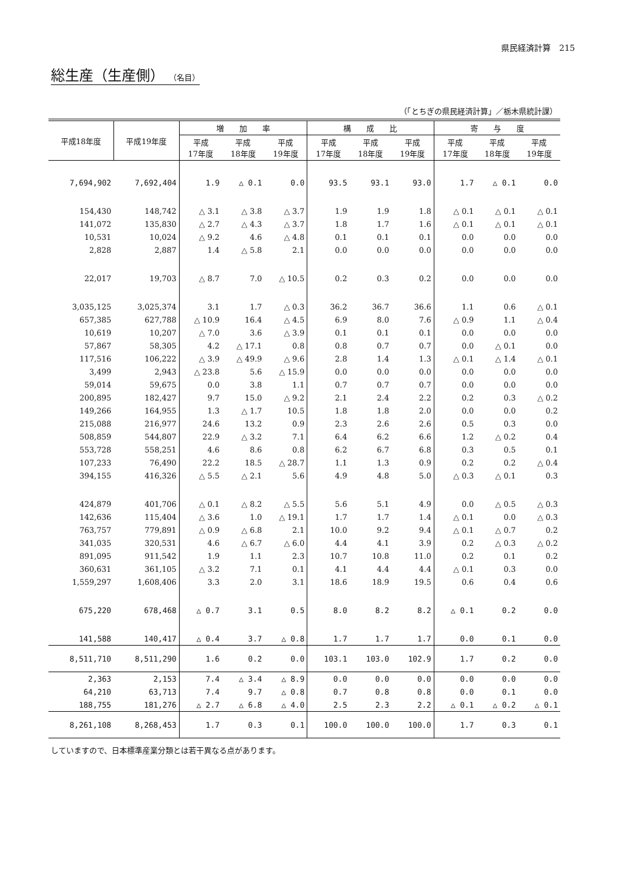県民経済計算　215
総生産（生産側） （名目）
（「とちぎの県民経済計算」／栃木県統計課）
| 平成18年度 | 平成19年度 | 増 加 率 | | | 構 成 比 | | | 寄 与 度 | | |
| --- | --- | --- | --- | --- | --- | --- | --- | --- | --- | --- |
| | | 平成 17年度 | 平成 18年度 | 平成 19年度 | 平成 17年度 | 平成 18年度 | 平成 19年度 | 平成 17年度 | 平成 18年度 | 平成 19年度 |
| 7,694,902 | 7,692,404 | 1.9 | △ 0.1 | 0.0 | 93.5 | 93.1 | 93.0 | 1.7 | △ 0.1 | 0.0 |
| 154,430 | 148,742 | △ 3.1 | △ 3.8 | △ 3.7 | 1.9 | 1.9 | 1.8 | △ 0.1 | △ 0.1 | △ 0.1 |
| 141,072 | 135,830 | △ 2.7 | △ 4.3 | △ 3.7 | 1.8 | 1.7 | 1.6 | △ 0.1 | △ 0.1 | △ 0.1 |
| 10,531 | 10,024 | △ 9.2 | 4.6 | △ 4.8 | 0.1 | 0.1 | 0.1 | 0.0 | 0.0 | 0.0 |
| 2,828 | 2,887 | 1.4 | △ 5.8 | 2.1 | 0.0 | 0.0 | 0.0 | 0.0 | 0.0 | 0.0 |
| 22,017 | 19,703 | △ 8.7 | 7.0 | △ 10.5 | 0.2 | 0.3 | 0.2 | 0.0 | 0.0 | 0.0 |
| 3,035,125 | 3,025,374 | 3.1 | 1.7 | △ 0.3 | 36.2 | 36.7 | 36.6 | 1.1 | 0.6 | △ 0.1 |
| 657,385 | 627,788 | △ 10.9 | 16.4 | △ 4.5 | 6.9 | 8.0 | 7.6 | △ 0.9 | 1.1 | △ 0.4 |
| 10,619 | 10,207 | △ 7.0 | 3.6 | △ 3.9 | 0.1 | 0.1 | 0.1 | 0.0 | 0.0 | 0.0 |
| 57,867 | 58,305 | 4.2 | △ 17.1 | 0.8 | 0.8 | 0.7 | 0.7 | 0.0 | △ 0.1 | 0.0 |
| 117,516 | 106,222 | △ 3.9 | △ 49.9 | △ 9.6 | 2.8 | 1.4 | 1.3 | △ 0.1 | △ 1.4 | △ 0.1 |
| 3,499 | 2,943 | △ 23.8 | 5.6 | △ 15.9 | 0.0 | 0.0 | 0.0 | 0.0 | 0.0 | 0.0 |
| 59,014 | 59,675 | 0.0 | 3.8 | 1.1 | 0.7 | 0.7 | 0.7 | 0.0 | 0.0 | 0.0 |
| 200,895 | 182,427 | 9.7 | 15.0 | △ 9.2 | 2.1 | 2.4 | 2.2 | 0.2 | 0.3 | △ 0.2 |
| 149,266 | 164,955 | 1.3 | △ 1.7 | 10.5 | 1.8 | 1.8 | 2.0 | 0.0 | 0.0 | 0.2 |
| 215,088 | 216,977 | 24.6 | 13.2 | 0.9 | 2.3 | 2.6 | 2.6 | 0.5 | 0.3 | 0.0 |
| 508,859 | 544,807 | 22.9 | △ 3.2 | 7.1 | 6.4 | 6.2 | 6.6 | 1.2 | △ 0.2 | 0.4 |
| 553,728 | 558,251 | 4.6 | 8.6 | 0.8 | 6.2 | 6.7 | 6.8 | 0.3 | 0.5 | 0.1 |
| 107,233 | 76,490 | 22.2 | 18.5 | △ 28.7 | 1.1 | 1.3 | 0.9 | 0.2 | 0.2 | △ 0.4 |
| 394,155 | 416,326 | △ 5.5 | △ 2.1 | 5.6 | 4.9 | 4.8 | 5.0 | △ 0.3 | △ 0.1 | 0.3 |
| 424,879 | 401,706 | △ 0.1 | △ 8.2 | △ 5.5 | 5.6 | 5.1 | 4.9 | 0.0 | △ 0.5 | △ 0.3 |
| 142,636 | 115,404 | △ 3.6 | 1.0 | △ 19.1 | 1.7 | 1.7 | 1.4 | △ 0.1 | 0.0 | △ 0.3 |
| 763,757 | 779,891 | △ 0.9 | △ 6.8 | 2.1 | 10.0 | 9.2 | 9.4 | △ 0.1 | △ 0.7 | 0.2 |
| 341,035 | 320,531 | 4.6 | △ 6.7 | △ 6.0 | 4.4 | 4.1 | 3.9 | 0.2 | △ 0.3 | △ 0.2 |
| 891,095 | 911,542 | 1.9 | 1.1 | 2.3 | 10.7 | 10.8 | 11.0 | 0.2 | 0.1 | 0.2 |
| 360,631 | 361,105 | △ 3.2 | 7.1 | 0.1 | 4.1 | 4.4 | 4.4 | △ 0.1 | 0.3 | 0.0 |
| 1,559,297 | 1,608,406 | 3.3 | 2.0 | 3.1 | 18.6 | 18.9 | 19.5 | 0.6 | 0.4 | 0.6 |
| 675,220 | 678,468 | △ 0.7 | 3.1 | 0.5 | 8.0 | 8.2 | 8.2 | △ 0.1 | 0.2 | 0.0 |
| 141,588 | 140,417 | △ 0.4 | 3.7 | △ 0.8 | 1.7 | 1.7 | 1.7 | 0.0 | 0.1 | 0.0 |
| 8,511,710 | 8,511,290 | 1.6 | 0.2 | 0.0 | 103.1 | 103.0 | 102.9 | 1.7 | 0.2 | 0.0 |
| 2,363 | 2,153 | 7.4 | △ 3.4 | △ 8.9 | 0.0 | 0.0 | 0.0 | 0.0 | 0.0 | 0.0 |
| 64,210 | 63,713 | 7.4 | 9.7 | △ 0.8 | 0.7 | 0.8 | 0.8 | 0.0 | 0.1 | 0.0 |
| 188,755 | 181,276 | △ 2.7 | △ 6.8 | △ 4.0 | 2.5 | 2.3 | 2.2 | △ 0.1 | △ 0.2 | △ 0.1 |
| 8,261,108 | 8,268,453 | 1.7 | 0.3 | 0.1 | 100.0 | 100.0 | 100.0 | 1.7 | 0.3 | 0.1 |
していますので、日本標準産業分類とは若干異なる点があります。